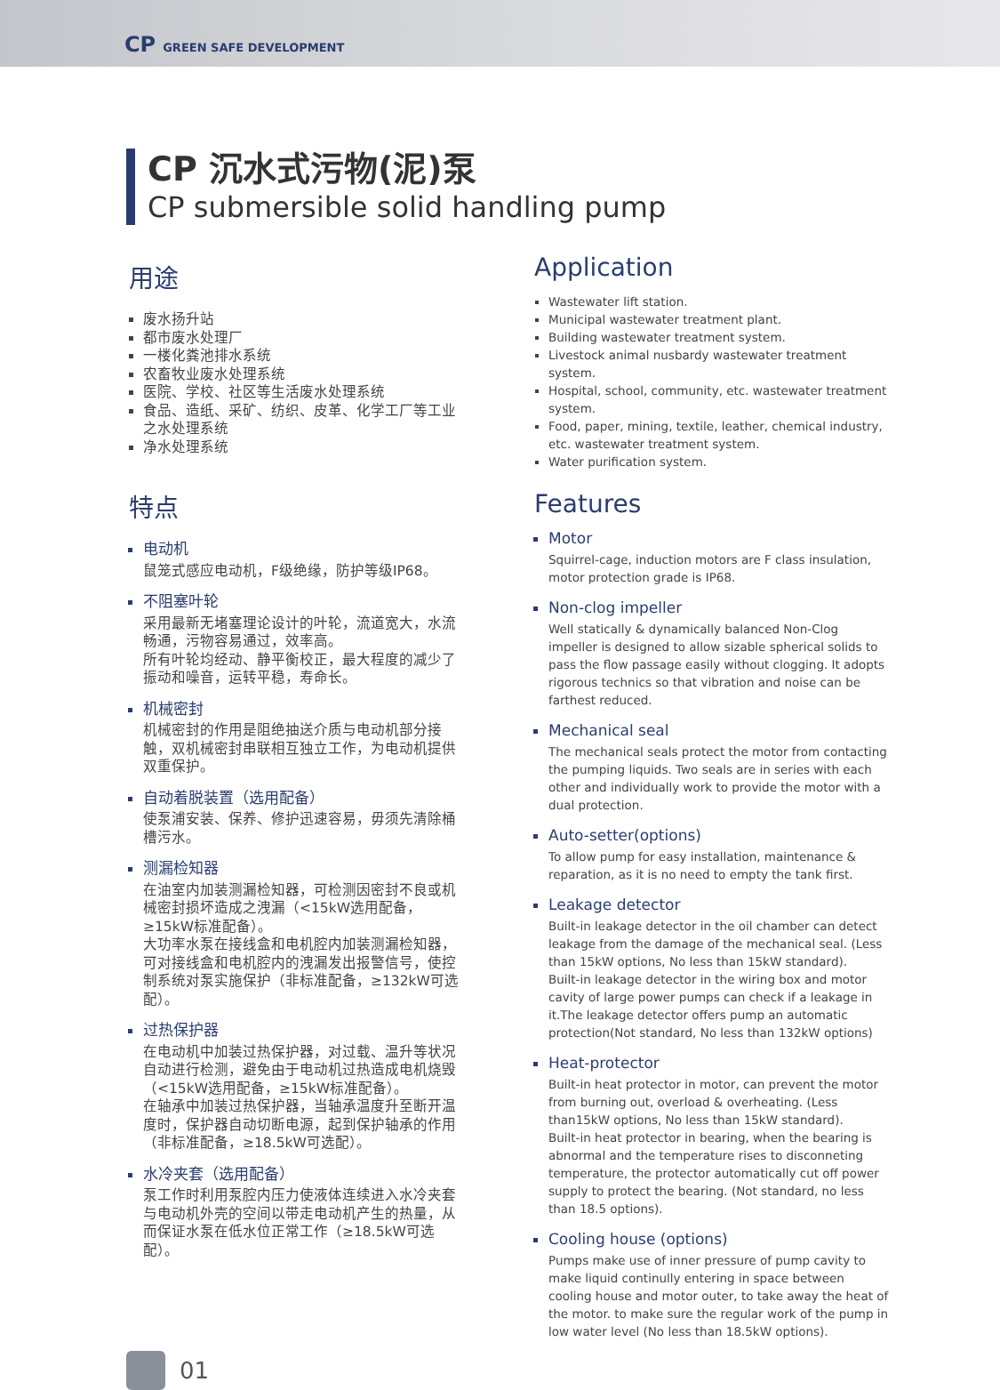CP GREEN SAFE DEVELOPMENT
CP 沉水式污物(泥)泵
CP submersible solid handling pump
用途
废水扬升站
都市废水处理厂
一楼化粪池排水系统
农畜牧业废水处理系统
医院、学校、社区等生活废水处理系统
食品、造纸、采矿、纺织、皮革、化学工厂等工业之水处理系统
净水处理系统
特点
电动机
鼠笼式感应电动机，F级绝缘，防护等级IP68。
不阻塞叶轮
采用最新无堵塞理论设计的叶轮，流道宽大，水流畅通，污物容易通过，效率高。
所有叶轮均经动、静平衡校正，最大程度的减少了振动和噪音，运转平稳，寿命长。
机械密封
机械密封的作用是阻绝抽送介质与电动机部分接触，双机械密封串联相互独立工作，为电动机提供双重保护。
自动着脱装置（选用配备）
使泵浦安装、保养、修护迅速容易，毋须先清除桶槽污水。
测漏检知器
在油室内加装测漏检知器，可检测因密封不良或机械密封损坏造成之洩漏（<15kW选用配备，≥15kW标准配备）。
大功率水泵在接线盒和电机腔内加装测漏检知器，可对接线盒和电机腔内的洩漏发出报警信号，使控制系统对泵实施保护（非标准配备，≥132kW可选配）。
过热保护器
在电动机中加装过热保护器，对过载、温升等状况自动进行检测，避免由于电动机过热造成电机烧毁（<15kW选用配备，≥15kW标准配备）。
在轴承中加装过热保护器，当轴承温度升至断开温度时，保护器自动切断电源，起到保护轴承的作用（非标准配备，≥18.5kW可选配）。
水冷夹套（选用配备）
泵工作时利用泵腔内压力使液体连续进入水冷夹套与电动机外壳的空间以带走电动机产生的热量，从而保证水泵在低水位正常工作（≥18.5kW可选配）。
Application
Wastewater lift station.
Municipal wastewater treatment plant.
Building wastewater treatment system.
Livestock animal nusbardy wastewater treatment system.
Hospital, school, community, etc. wastewater treatment system.
Food, paper, mining, textile, leather, chemical industry, etc. wastewater treatment system.
Water purification system.
Features
Motor
Squirrel-cage, induction motors are F class insulation, motor protection grade is IP68.
Non-clog impeller
Well statically & dynamically balanced Non-Clog impeller is designed to allow sizable spherical solids to pass the flow passage easily without clogging. It adopts rigorous technics so that vibration and noise can be farthest reduced.
Mechanical seal
The mechanical seals protect the motor from contacting the pumping liquids. Two seals are in series with each other and individually work to provide the motor with a dual protection.
Auto-setter(options)
To allow pump for easy installation, maintenance & reparation, as it is no need to empty the tank first.
Leakage detector
Built-in leakage detector in the oil chamber can detect leakage from the damage of the mechanical seal. (Less than 15kW options, No less than 15kW standard).
Built-in leakage detector in the wiring box and motor cavity of large power pumps can check if a leakage in it.The leakage detector offers pump an automatic protection(Not standard, No less than 132kW options)
Heat-protector
Built-in heat protector in motor, can prevent the motor from burning out, overload & overheating. (Less than15kW options, No less than 15kW standard).
Built-in heat protector in bearing, when the bearing is abnormal and the temperature rises to disconneting temperature, the protector automatically cut off power supply to protect the bearing. (Not standard, no less than 18.5 options).
Cooling house (options)
Pumps make use of inner pressure of pump cavity to make liquid continully entering in space between cooling house and motor outer, to take away the heat of the motor. to make sure the regular work of the pump in low water level (No less than 18.5kW options).
01